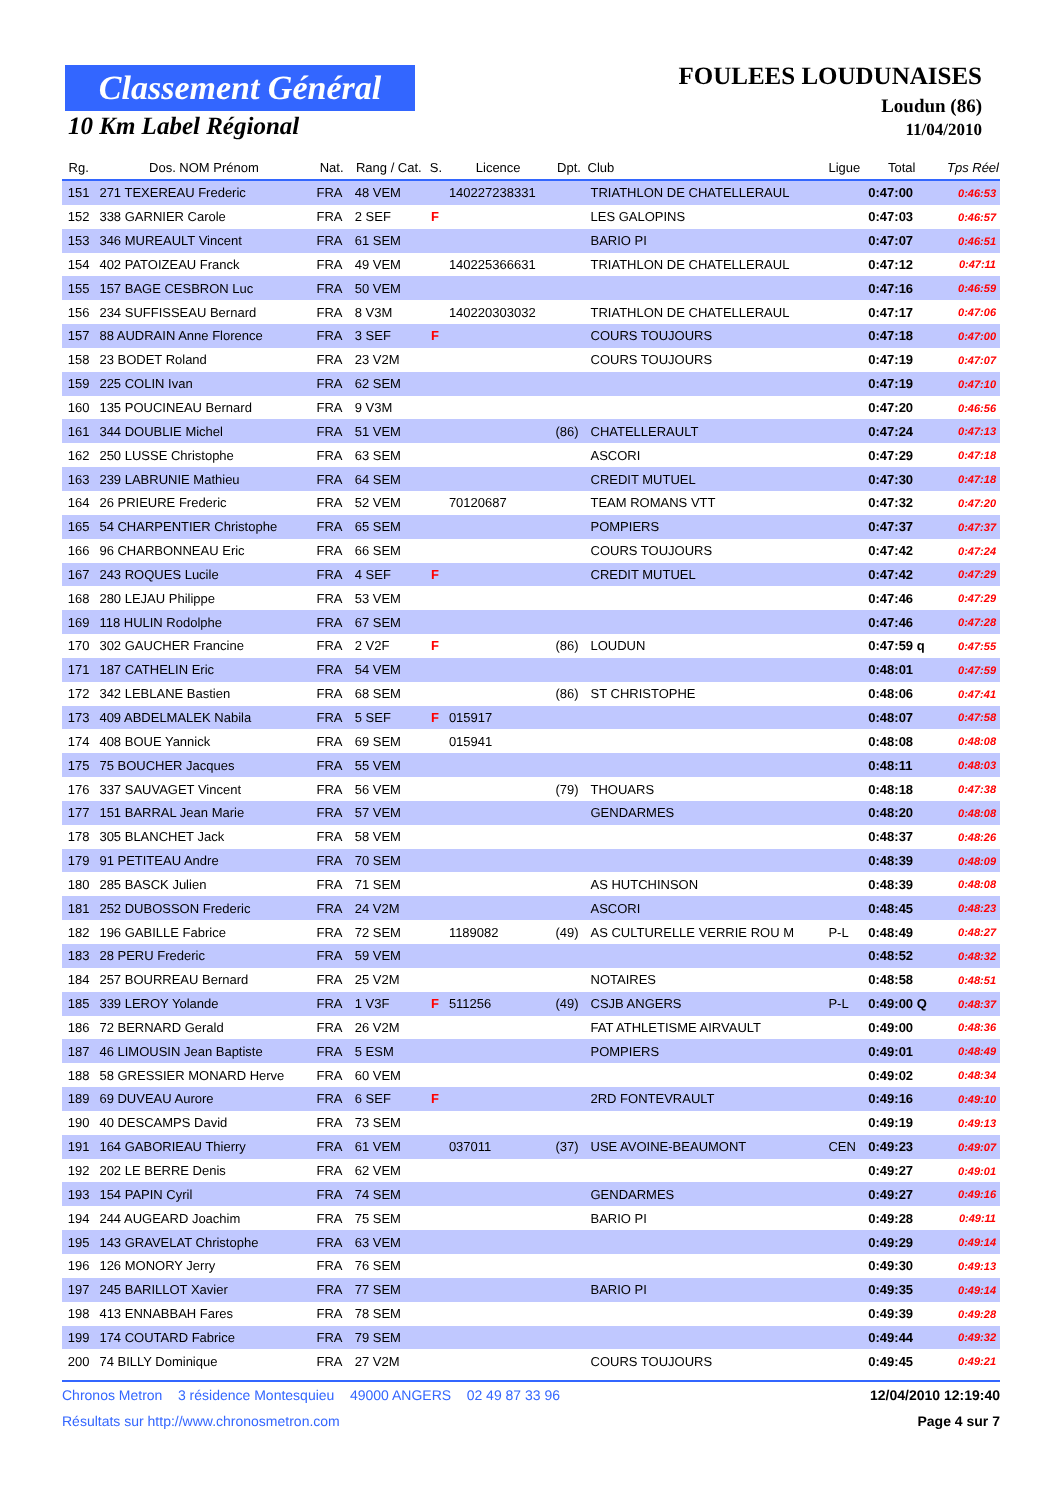Classement Général
10 Km Label Régional
FOULEES LOUDUNAISES
Loudun (86)
11/04/2010
| Rg. | Dos. NOM Prénom | Nat. | Rang / Cat. | S. | Licence | Dpt. | Club | Ligue | Total | Tps Réel |
| --- | --- | --- | --- | --- | --- | --- | --- | --- | --- | --- |
| 151 | 271 TEXEREAU Frederic | FRA | 48 VEM | | 140227238331 | | TRIATHLON DE CHATELLERAUL | | 0:47:00 | 0:46:53 |
| 152 | 338 GARNIER Carole | FRA | 2 SEF | F | | | LES GALOPINS | | 0:47:03 | 0:46:57 |
| 153 | 346 MUREAULT Vincent | FRA | 61 SEM | | | | BARIO PI | | 0:47:07 | 0:46:51 |
| 154 | 402 PATOIZEAU Franck | FRA | 49 VEM | | 140225366631 | | TRIATHLON DE CHATELLERAUL | | 0:47:12 | 0:47:11 |
| 155 | 157 BAGE CESBRON Luc | FRA | 50 VEM | | | | | | 0:47:16 | 0:46:59 |
| 156 | 234 SUFFISSEAU Bernard | FRA | 8 V3M | | 140220303032 | | TRIATHLON DE CHATELLERAUL | | 0:47:17 | 0:47:06 |
| 157 | 88 AUDRAIN Anne Florence | FRA | 3 SEF | F | | | COURS TOUJOURS | | 0:47:18 | 0:47:00 |
| 158 | 23 BODET Roland | FRA | 23 V2M | | | | COURS TOUJOURS | | 0:47:19 | 0:47:07 |
| 159 | 225 COLIN Ivan | FRA | 62 SEM | | | | | | 0:47:19 | 0:47:10 |
| 160 | 135 POUCINEAU Bernard | FRA | 9 V3M | | | | | | 0:47:20 | 0:46:56 |
| 161 | 344 DOUBLIE Michel | FRA | 51 VEM | | | (86) | CHATELLERAULT | | 0:47:24 | 0:47:13 |
| 162 | 250 LUSSE Christophe | FRA | 63 SEM | | | | ASCORI | | 0:47:29 | 0:47:18 |
| 163 | 239 LABRUNIE Mathieu | FRA | 64 SEM | | | | CREDIT MUTUEL | | 0:47:30 | 0:47:18 |
| 164 | 26 PRIEURE Frederic | FRA | 52 VEM | | 70120687 | | TEAM ROMANS VTT | | 0:47:32 | 0:47:20 |
| 165 | 54 CHARPENTIER Christophe | FRA | 65 SEM | | | | POMPIERS | | 0:47:37 | 0:47:37 |
| 166 | 96 CHARBONNEAU Eric | FRA | 66 SEM | | | | COURS TOUJOURS | | 0:47:42 | 0:47:24 |
| 167 | 243 ROQUES Lucile | FRA | 4 SEF | F | | | CREDIT MUTUEL | | 0:47:42 | 0:47:29 |
| 168 | 280 LEJAU Philippe | FRA | 53 VEM | | | | | | 0:47:46 | 0:47:29 |
| 169 | 118 HULIN Rodolphe | FRA | 67 SEM | | | | | | 0:47:46 | 0:47:28 |
| 170 | 302 GAUCHER Francine | FRA | 2 V2F | F | | (86) | LOUDUN | | 0:47:59 q | 0:47:55 |
| 171 | 187 CATHELIN Eric | FRA | 54 VEM | | | | | | 0:48:01 | 0:47:59 |
| 172 | 342 LEBLANE Bastien | FRA | 68 SEM | | | (86) | ST CHRISTOPHE | | 0:48:06 | 0:47:41 |
| 173 | 409 ABDELMALEK Nabila | FRA | 5 SEF | F | 015917 | | | | 0:48:07 | 0:47:58 |
| 174 | 408 BOUE Yannick | FRA | 69 SEM | | 015941 | | | | 0:48:08 | 0:48:08 |
| 175 | 75 BOUCHER Jacques | FRA | 55 VEM | | | | | | 0:48:11 | 0:48:03 |
| 176 | 337 SAUVAGET Vincent | FRA | 56 VEM | | | (79) | THOUARS | | 0:48:18 | 0:47:38 |
| 177 | 151 BARRAL Jean Marie | FRA | 57 VEM | | | | GENDARMES | | 0:48:20 | 0:48:08 |
| 178 | 305 BLANCHET Jack | FRA | 58 VEM | | | | | | 0:48:37 | 0:48:26 |
| 179 | 91 PETITEAU Andre | FRA | 70 SEM | | | | | | 0:48:39 | 0:48:09 |
| 180 | 285 BASCK Julien | FRA | 71 SEM | | | | AS HUTCHINSON | | 0:48:39 | 0:48:08 |
| 181 | 252 DUBOSSON Frederic | FRA | 24 V2M | | | | ASCORI | | 0:48:45 | 0:48:23 |
| 182 | 196 GABILLE Fabrice | FRA | 72 SEM | | 1189082 | (49) | AS CULTURELLE VERRIE ROU M | P-L | 0:48:49 | 0:48:27 |
| 183 | 28 PERU Frederic | FRA | 59 VEM | | | | | | 0:48:52 | 0:48:32 |
| 184 | 257 BOURREAU Bernard | FRA | 25 V2M | | | | NOTAIRES | | 0:48:58 | 0:48:51 |
| 185 | 339 LEROY Yolande | FRA | 1 V3F | F | 511256 | (49) | CSJB ANGERS | P-L | 0:49:00 Q | 0:48:37 |
| 186 | 72 BERNARD Gerald | FRA | 26 V2M | | | | FAT ATHLETISME AIRVAULT | | 0:49:00 | 0:48:36 |
| 187 | 46 LIMOUSIN Jean Baptiste | FRA | 5 ESM | | | | POMPIERS | | 0:49:01 | 0:48:49 |
| 188 | 58 GRESSIER MONARD Herve | FRA | 60 VEM | | | | | | 0:49:02 | 0:48:34 |
| 189 | 69 DUVEAU Aurore | FRA | 6 SEF | F | | | 2RD FONTEVRAULT | | 0:49:16 | 0:49:10 |
| 190 | 40 DESCAMPS David | FRA | 73 SEM | | | | | | 0:49:19 | 0:49:13 |
| 191 | 164 GABORIEAU Thierry | FRA | 61 VEM | | 037011 | (37) | USE AVOINE-BEAUMONT | CEN | 0:49:23 | 0:49:07 |
| 192 | 202 LE BERRE Denis | FRA | 62 VEM | | | | | | 0:49:27 | 0:49:01 |
| 193 | 154 PAPIN Cyril | FRA | 74 SEM | | | | GENDARMES | | 0:49:27 | 0:49:16 |
| 194 | 244 AUGEARD Joachim | FRA | 75 SEM | | | | BARIO PI | | 0:49:28 | 0:49:11 |
| 195 | 143 GRAVELAT Christophe | FRA | 63 VEM | | | | | | 0:49:29 | 0:49:14 |
| 196 | 126 MONORY Jerry | FRA | 76 SEM | | | | | | 0:49:30 | 0:49:13 |
| 197 | 245 BARILLOT Xavier | FRA | 77 SEM | | | | BARIO PI | | 0:49:35 | 0:49:14 |
| 198 | 413 ENNABBAH Fares | FRA | 78 SEM | | | | | | 0:49:39 | 0:49:28 |
| 199 | 174 COUTARD Fabrice | FRA | 79 SEM | | | | | | 0:49:44 | 0:49:32 |
| 200 | 74 BILLY Dominique | FRA | 27 V2M | | | | COURS TOUJOURS | | 0:49:45 | 0:49:21 |
Chronos Metron 3 résidence Montesquieu 49000 ANGERS 02 49 87 33 96 12/04/2010 12:19:40
Résultats sur http://www.chronosmetron.com Page 4 sur 7